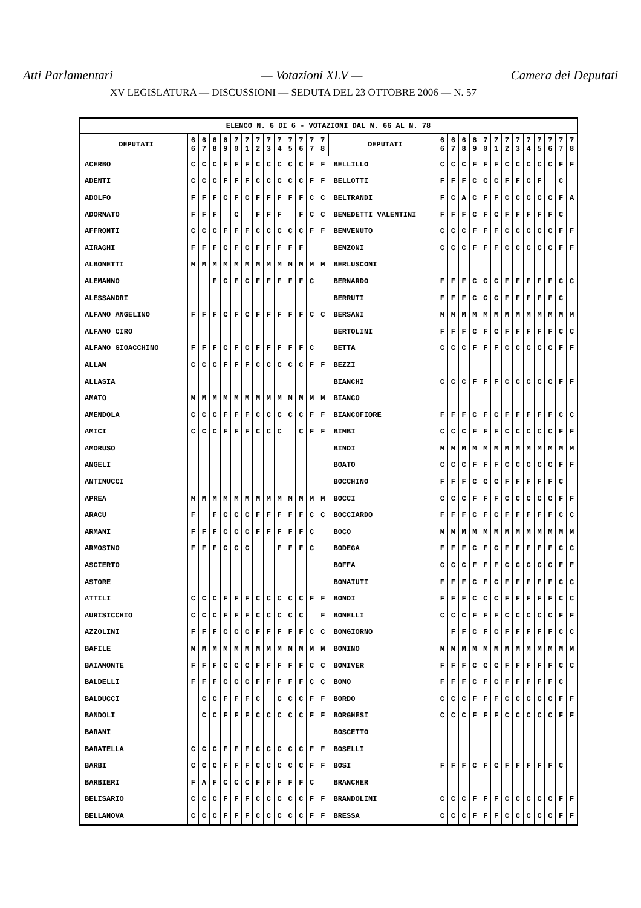Atti Parlamentari — Votazioni XLV — Camera dei Deputati
XV LEGISLATURA — DISCUSSIONI — SEDUTA DEL 23 OTTOBRE 2006 — N. 57
| ELENCO N. 6 DI 6 - VOTAZIONI DAL N. 66 AL N. 78 | | | | | | | | | | | | | | | | | | | | | | | | | | | |
| DEPUTATI | 6 6 | 6 7 | 6 8 | 6 9 | 7 0 | 7 1 | 7 2 | 7 3 | 7 4 | 7 5 | 7 6 | 7 7 | 7 8 | DEPUTATI | 6 6 | 6 7 | 6 8 | 6 9 | 7 0 | 7 1 | 7 2 | 7 3 | 7 4 | 7 5 | 7 6 | 7 7 | 7 8 |
| ACERBO | C | C | C | F | F | F | C | C | C | C | C | F | F | BELLILLO | C | C | C | F | F | F | C | C | C | C | C | F | F |
| ADENTI | C | C | C | F | F | F | C | C | C | C | C | F | F | BELLOTTI | F | F | F | C | C | C | F | F | C | F | | C | |
| ADOLFO | F | F | F | C | F | C | F | F | F | F | F | C | C | BELTRANDI | F | C | A | C | F | F | C | C | C | C | C | F | A |
| ADORNATO | F | F | F | | C | | F | F | F | | F | C | C | BENEDETTI VALENTINI | F | F | F | C | F | C | F | F | F | F | F | C | |
| AFFRONTI | C | C | C | F | F | F | C | C | C | C | C | F | F | BENVENUTO | C | C | C | F | F | F | C | C | C | C | C | F | F |
| AIRAGHI | F | F | F | C | F | C | F | F | F | F | F | | | BENZONI | C | C | C | F | F | F | C | C | C | C | C | F | F |
| ALBONETTI | M | M | M | M | M | M | M | M | M | M | M | M | M | BERLUSCONI | | | | | | | | | | | | | |
| ALEMANNO | | | F | C | F | C | F | F | F | F | F | C | | BERNARDO | F | F | F | C | C | C | F | F | F | F | F | C | C |
| ALESSANDRI | | | | | | | | | | | | | | BERRUTI | F | F | F | C | C | C | F | F | F | F | F | C | |
| ALFANO ANGELINO | F | F | F | C | F | C | F | F | F | F | F | C | C | BERSANI | M | M | M | M | M | M | M | M | M | M | M | M | M |
| ALFANO CIRO | | | | | | | | | | | | | | BERTOLINI | F | F | F | C | F | C | F | F | F | F | F | C | C |
| ALFANO GIOACCHINO | F | F | F | C | F | C | F | F | F | F | F | C | | BETTA | C | C | C | F | F | F | C | C | C | C | C | F | F |
| ALLAM | C | C | C | F | F | F | C | C | C | C | C | F | F | BEZZI | | | | | | | | | | | | | |
| ALLASIA | | | | | | | | | | | | | | BIANCHI | C | C | C | F | F | F | C | C | C | C | C | F | F |
| AMATO | M | M | M | M | M | M | M | M | M | M | M | M | M | BIANCO | | | | | | | | | | | | | |
| AMENDOLA | C | C | C | F | F | F | C | C | C | C | C | F | F | BIANCOFIORE | F | F | F | C | F | C | F | F | F | F | F | C | C |
| AMICI | C | C | C | F | F | F | C | C | C | | C | F | F | BIMBI | C | C | C | F | F | F | C | C | C | C | C | F | F |
| AMORUSO | | | | | | | | | | | | | | BINDI | M | M | M | M | M | M | M | M | M | M | M | M | M |
| ANGELI | | | | | | | | | | | | | | BOATO | C | C | C | F | F | F | C | C | C | C | C | F | F |
| ANTINUCCI | | | | | | | | | | | | | | BOCCHINO | F | F | F | C | C | C | F | F | F | F | F | C | |
| APREA | M | M | M | M | M | M | M | M | M | M | M | M | M | BOCCI | C | C | C | F | F | F | C | C | C | C | C | F | F |
| ARACU | F | | F | C | C | C | F | F | F | F | F | C | C | BOCCIARDO | F | F | F | C | F | C | F | F | F | F | F | C | C |
| ARMANI | F | F | F | C | C | C | F | F | F | F | F | C | | BOCO | M | M | M | M | M | M | M | M | M | M | M | M | M |
| ARMOSINO | F | F | F | C | C | C | | | F | F | F | C | | BODEGA | F | F | F | C | F | C | F | F | F | F | F | C | C |
| ASCIERTO | | | | | | | | | | | | | | BOFFA | C | C | C | F | F | F | C | C | C | C | C | F | F |
| ASTORE | | | | | | | | | | | | | | BONAIUTI | F | F | F | C | F | C | F | F | F | F | F | C | C |
| ATTILI | C | C | C | F | F | F | C | C | C | C | C | F | F | BONDI | F | F | F | C | C | C | F | F | F | F | F | C | C |
| AURISICCHIO | C | C | C | F | F | F | C | C | C | C | C | | F | BONELLI | C | C | C | F | F | F | C | C | C | C | C | F | F |
| AZZOLINI | F | F | F | C | C | C | F | F | F | F | F | C | C | BONGIORNO | | F | F | C | F | C | F | F | F | F | F | C | C |
| BAFILE | M | M | M | M | M | M | M | M | M | M | M | M | M | BONINO | M | M | M | M | M | M | M | M | M | M | M | M | M |
| BAIAMONTE | F | F | F | C | C | C | F | F | F | F | F | C | C | BONIVER | F | F | F | C | C | C | F | F | F | F | F | C | C |
| BALDELLI | F | F | F | C | C | C | F | F | F | F | F | C | C | BONO | F | F | F | C | F | C | F | F | F | F | F | C | |
| BALDUCCI | | C | C | F | F | F | C | | C | C | C | F | F | BORDO | C | C | C | F | F | F | C | C | C | C | C | F | F |
| BANDOLI | | C | C | F | F | F | C | C | C | C | C | F | F | BORGHESI | C | C | C | F | F | F | C | C | C | C | C | F | F |
| BARANI | | | | | | | | | | | | | | BOSCETTO | | | | | | | | | | | | | |
| BARATELLA | C | C | C | F | F | F | C | C | C | C | C | F | F | BOSELLI | | | | | | | | | | | | | |
| BARBI | C | C | C | F | F | F | C | C | C | C | C | F | F | BOSI | F | F | F | C | F | C | F | F | F | F | F | C | |
| BARBIERI | F | A | F | C | C | C | F | F | F | F | F | C | | BRANCHER | | | | | | | | | | | | | |
| BELISARIO | C | C | C | F | F | F | C | C | C | C | C | F | F | BRANDOLINI | C | C | C | F | F | F | C | C | C | C | C | F | F |
| BELLANOVA | C | C | C | F | F | F | C | C | C | C | C | F | F | BRESSA | C | C | C | F | F | F | C | C | C | C | C | F | F |